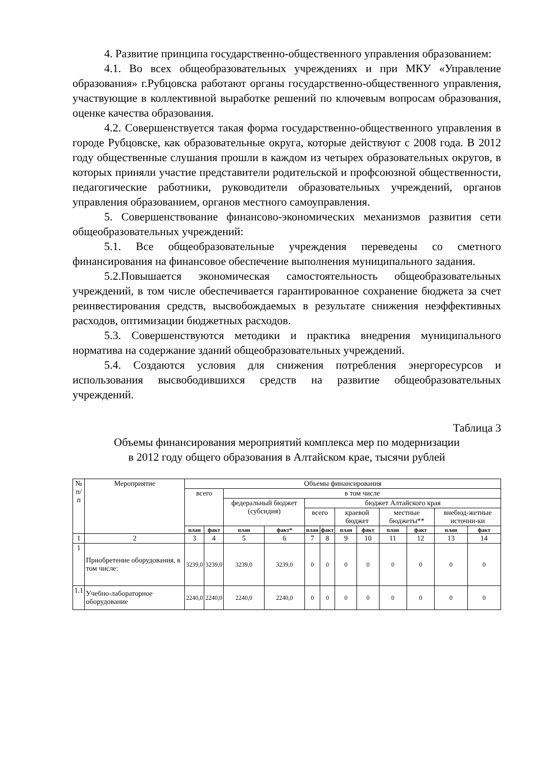4. Развитие принципа государственно-общественного управления образованием:
4.1. Во всех общеобразовательных учреждениях и при МКУ «Управление образования» г.Рубцовска работают органы государственно-общественного управления, участвующие в коллективной выработке решений по ключевым вопросам образования, оценке качества образования.
4.2. Совершенствуется такая форма государственно-общественного управления в городе Рубцовске, как образовательные округа, которые действуют с 2008 года. В 2012 году общественные слушания прошли в каждом из четырех образовательных округов, в которых приняли участие представители родительской и профсоюзной общественности, педагогические работники, руководители образовательных учреждений, органов управления образованием, органов местного самоуправления.
5. Совершенствование финансово-экономических механизмов развития сети общеобразовательных учреждений:
5.1. Все общеобразовательные учреждения переведены со сметного финансирования на финансовое обеспечение выполнения муниципального задания.
5.2.Повышается экономическая самостоятельность общеобразовательных учреждений, в том числе обеспечивается гарантированное сохранение бюджета за счет реинвестирования средств, высвобождаемых в результате снижения неэффективных расходов, оптимизации бюджетных расходов.
5.3. Совершенствуются методики и практика внедрения муниципального норматива на содержание зданий общеобразовательных учреждений.
5.4. Создаются условия для снижения потребления энергоресурсов и использования высвободившихся средств на развитие общеобразовательных учреждений.
Таблица 3
Объемы финансирования мероприятий комплекса мер по модернизации
в 2012 году общего образования в Алтайском крае, тысячи рублей
| № п/п | Мероприятие | Объемы финансирования | | | | | | | | | | | |
| --- | --- | --- | --- | --- | --- | --- | --- | --- | --- | --- | --- | --- | --- |
| | | всего | | в том числе | | | | | | | | | |
| | | | | федеральный бюджет (субсидия) | | бюджет Алтайского края | | | | | | | |
| | | | | | | всего | | краевой бюджет | | местные бюджеты** | | внебюд-жетные источни-ки | |
| | | план | факт | план | факт* | план | факт | план | факт | план | факт | план | факт |
| 1 | 2 | 3 | 4 | 5 | 6 | 7 | 8 | 9 | 10 | 11 | 12 | 13 | 14 |
| 1 | Приобретение оборудования, в том числе: | 3239,0 | 3239,0 | 3239,0 | 3239,0 | 0 | 0 | 0 | 0 | 0 | 0 | 0 | 0 |
| 1.1 | Учебно-лабораторное оборудование | 2240,0 | 2240,0 | 2240,0 | 2240,0 | 0 | 0 | 0 | 0 | 0 | 0 | 0 | 0 |